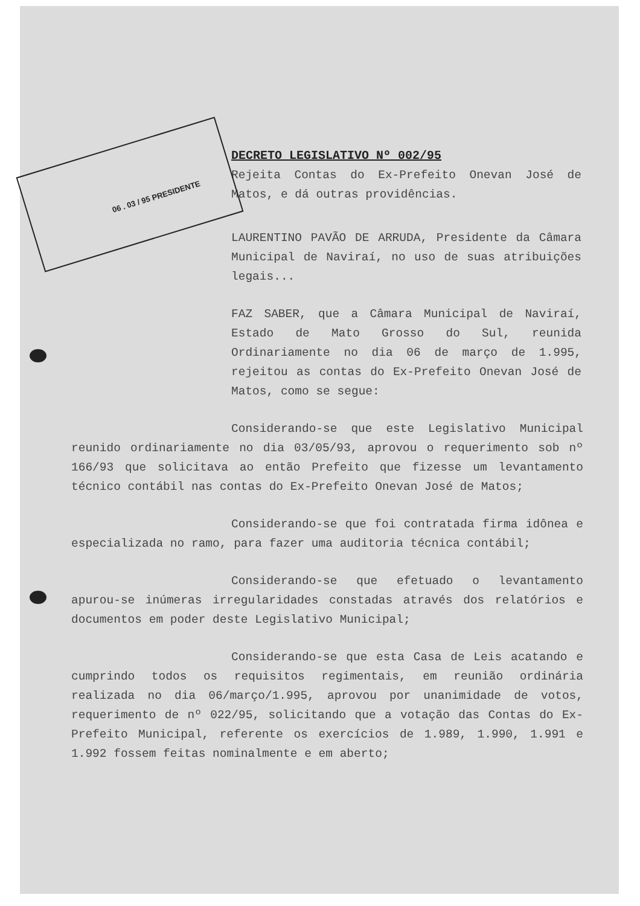06 . 03 / 95 PRESIDENTE
DECRETO LEGISLATIVO Nº 002/95
Rejeita Contas do Ex-Prefeito Onevan José de Matos, e dá outras providências.
LAURENTINO PAVÃO DE ARRUDA, Presidente da Câmara Municipal de Naviraí, no uso de suas atribuições legais...
FAZ SABER, que a Câmara Municipal de Naviraí, Estado de Mato Grosso do Sul, reunida Ordinariamente no dia 06 de março de 1.995, rejeitou as contas do Ex-Prefeito Onevan José de Matos, como se segue:
Considerando-se que este Legislativo Municipal reunido ordinariamente no dia 03/05/93, aprovou o requerimento sob nº 166/93 que solicitava ao então Prefeito que fizesse um levantamento técnico contábil nas contas do Ex-Prefeito Onevan José de Matos;
Considerando-se que foi contratada firma idônea e especializada no ramo, para fazer uma auditoria técnica contábil;
Considerando-se que efetuado o levantamento apurou-se inúmeras irregularidades constadas através dos relatórios e documentos em poder deste Legislativo Municipal;
Considerando-se que esta Casa de Leis acatando e cumprindo todos os requisitos regimentais, em reunião ordinária realizada no dia 06/março/1.995, aprovou por unanimidade de votos, requerimento de nº 022/95, solicitando que a votação das Contas do Ex-Prefeito Municipal, referente os exercícios de 1.989, 1.990, 1.991 e 1.992 fossem feitas nominalmente e em aberto;